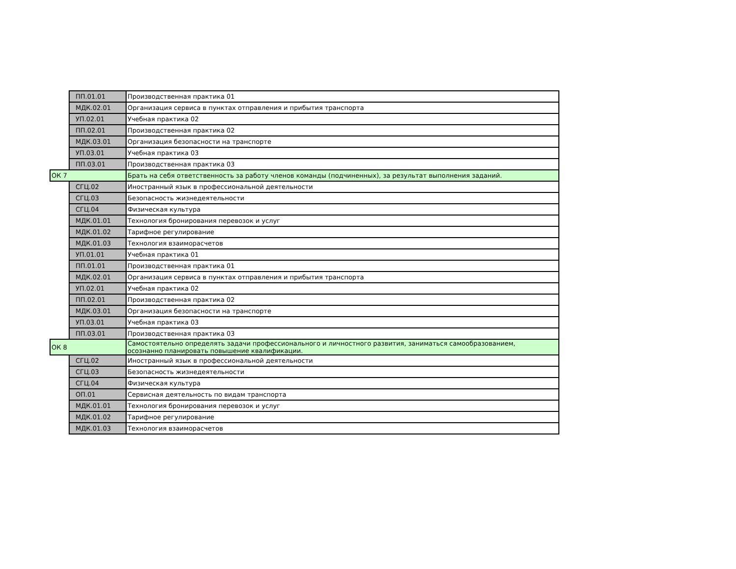| | ПП.01.01 | Производственная практика 01 |
| | МДК.02.01 | Организация сервиса в пунктах отправления и прибытия транспорта |
| | УП.02.01 | Учебная практика 02 |
| | ПП.02.01 | Производственная практика 02 |
| | МДК.03.01 | Организация безопасности на транспорте |
| | УП.03.01 | Учебная практика 03 |
| | ПП.03.01 | Производственная практика 03 |
| ОК 7 | | Брать на себя ответственность за работу членов команды (подчиненных), за результат выполнения заданий. |
| | СГЦ.02 | Иностранный язык в профессиональной деятельности |
| | СГЦ.03 | Безопасность жизнедеятельности |
| | СГЦ.04 | Физическая культура |
| | МДК.01.01 | Технология бронирования перевозок и услуг |
| | МДК.01.02 | Тарифное регулирование |
| | МДК.01.03 | Технология взаиморасчетов |
| | УП.01.01 | Учебная практика 01 |
| | ПП.01.01 | Производственная практика 01 |
| | МДК.02.01 | Организация сервиса в пунктах отправления и прибытия транспорта |
| | УП.02.01 | Учебная практика 02 |
| | ПП.02.01 | Производственная практика 02 |
| | МДК.03.01 | Организация безопасности на транспорте |
| | УП.03.01 | Учебная практика 03 |
| | ПП.03.01 | Производственная практика 03 |
| ОК 8 | | Самостоятельно определять задачи профессионального и личностного развития, заниматься самообразованием, осознанно планировать повышение квалификации. |
| | СГЦ.02 | Иностранный язык в профессиональной деятельности |
| | СГЦ.03 | Безопасность жизнедеятельности |
| | СГЦ.04 | Физическая культура |
| | ОП.01 | Сервисная деятельность по видам транспорта |
| | МДК.01.01 | Технология бронирования перевозок и услуг |
| | МДК.01.02 | Тарифное регулирование |
| | МДК.01.03 | Технология взаиморасчетов |